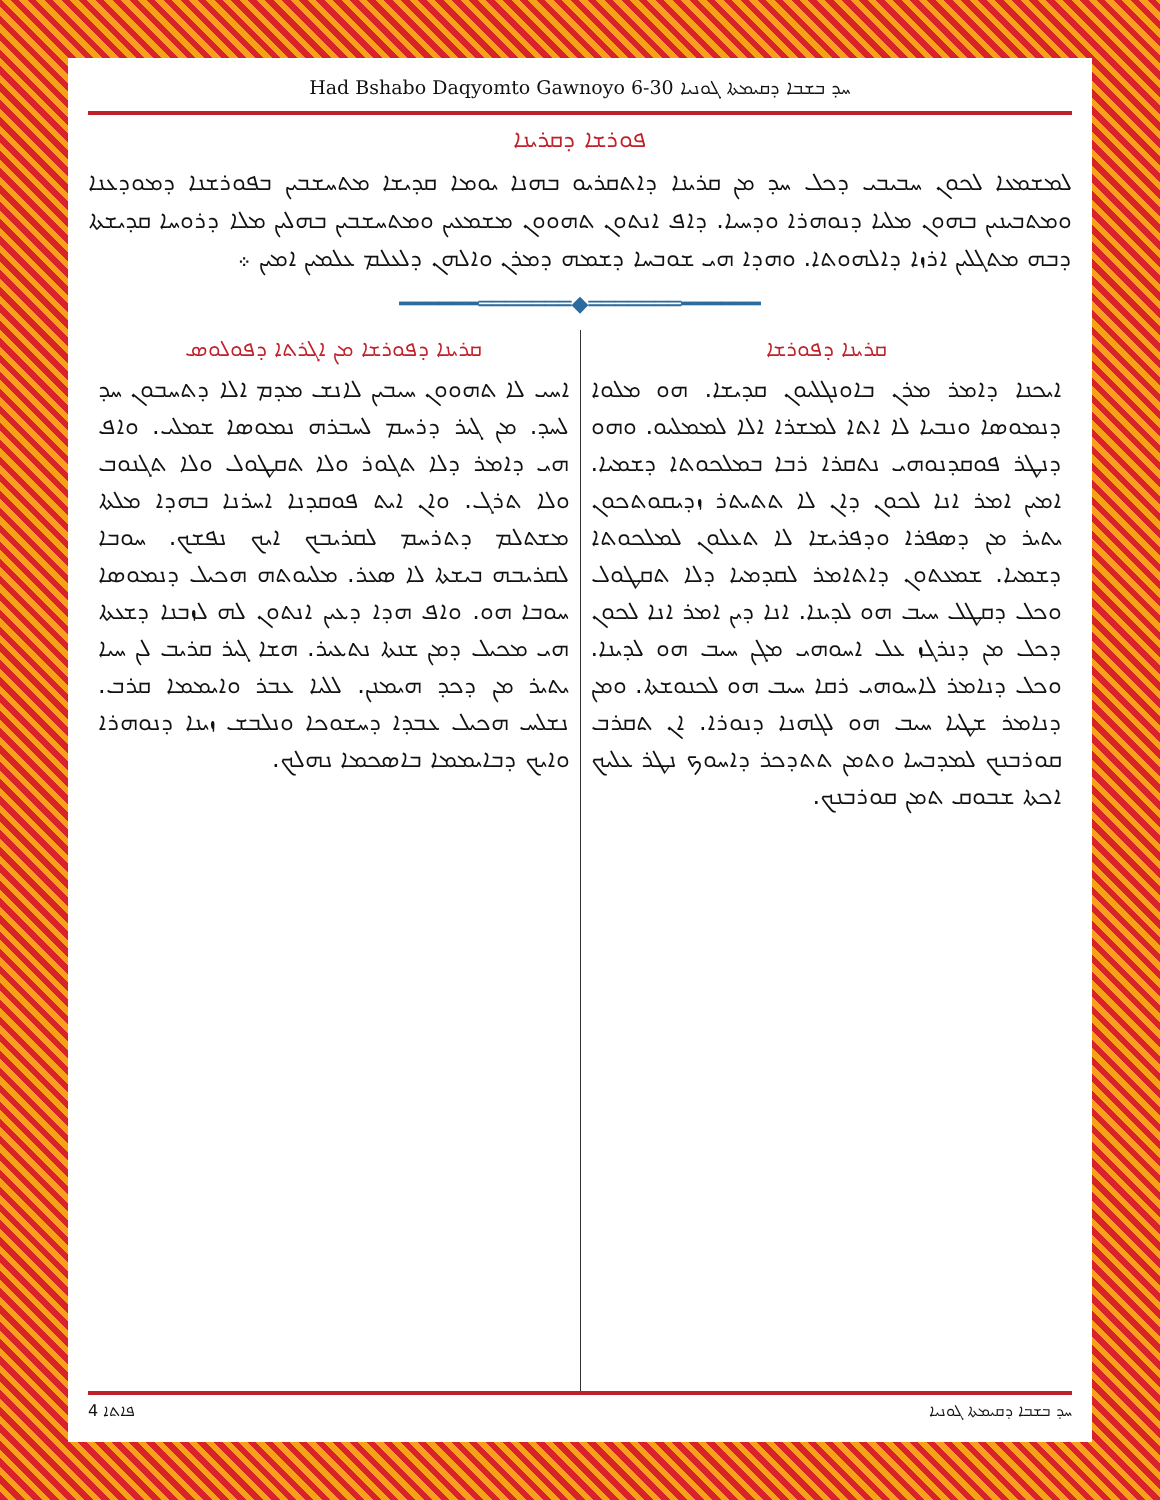Had Bshabo Daqyomto Gawnoyo 6-30 ܚܕ ܒܫܒܐ ܕܩܝܡܬܐ ܓܘܢܝܐ
ܦܘܪܫܐ ܕܩܪܝܢܐ
ܠܡܫܡܥܐ ܠܟܘܢ ܚܒܝܒܝ ܕܟܠ ܚܕ ܡܢ ܩܪܝܢܐ ܕܐܬܩܪܝܘ ܒܗܢܐ ܝܘܡܐ ܩܕܝܫܐ ܡܬܚܫܒܝܢ ܒܦܘܪܫܢܐ ܕܡܘܕܥܢܐ ܘܡܬܒܝܢܝܢ ܒܗܘܢ ܡܠܝܐ ܕܢܘܗܪܐ ܘܕܚܝܐ. ܕܐܦ ܐܢܬܘܢ ܬܗܘܘܢ ܡܫܡܥܝܢ ܘܡܬܚܫܒܝܢ ܒܗܠܝܢ ܡܠܐ ܕܪܘܚܐ ܩܕܝܫܬܐ ܕܒܗ ܡܬܓܠܝܢ ܐܪܙܐ ܕܐܠܗܘܬܐ. ܘܗܕܐ ܗܝ ܫܘܒܚܐ ܕܫܡܗ ܕܡܪܢ ܘܐܠܗܢ ܕܠܥܠܡ ܥܠܡܝܢ ܐܡܝܢ ܀
━━━━━━═══════◆═══════━━━━━━
ܩܪܝܢܐ ܕܦܘܪܫܐ
ܐܝܟܢܐ ܕܐܡܪ ܡܪܢ ܒܐܘܢܓܠܝܘܢ ܩܕܝܫܐ. ܗܘ ܡܠܘܐ ܕܢܡܘܣܐ ܘܢܒܝܐ ܠܐ ܐܬܐ ܠܡܫܪܐ ܐܠܐ ܠܡܡܠܝܘ. ܘܗܘ ܕܢܛܪ ܦܘܩܕܢܘܗܝ ܢܬܩܪܐ ܪܒܐ ܒܡܠܟܘܬܐ ܕܫܡܝܐ. ܐܡܝܢ ܐܡܪ ܐܢܐ ܠܟܘܢ ܕܐܢ ܠܐ ܬܬܝܬܪ ܙܕܝܩܘܬܟܘܢ ܝܬܝܪ ܡܢ ܕܣܦܪܐ ܘܕܦܪܝܫܐ ܠܐ ܬܥܠܘܢ ܠܡܠܟܘܬܐ ܕܫܡܝܐ. ܫܡܥܬܘܢ ܕܐܬܐܡܪ ܠܩܕܡܝܐ ܕܠܐ ܬܩܛܘܠ ܘܟܠ ܕܩܛܠ ܚܝܒ ܗܘ ܠܕܝܢܐ. ܐܢܐ ܕܝܢ ܐܡܪ ܐܢܐ ܠܟܘܢ ܕܟܠ ܡܢ ܕܢܪܓܙ ܥܠ ܐܚܘܗܝ ܡܓܢ ܚܝܒ ܗܘ ܠܕܝܢܐ. ܘܟܠ ܕܢܐܡܪ ܠܐܚܘܗܝ ܪܩܐ ܚܝܒ ܗܘ ܠܟܢܘܫܬܐ. ܘܡܢ ܕܢܐܡܪ ܫܛܝܐ ܚܝܒ ܗܘ ܠܓܗܢܐ ܕܢܘܪܐ. ܐܢ ܬܩܪܒ ܩܘܪܒܢܟ ܠܡܕܒܚܐ ܘܬܡܢ ܬܬܕܟܪ ܕܐܚܘܟ ܢܛܪ ܥܠܝܟ ܐܟܬܐ ܫܒܘܩ ܬܡܢ ܩܘܪܒܢܟ.
ܩܪܝܢܐ ܕܦܘܪܫܐ ܡܢ ܐܓܪܬܐ ܕܦܘܠܘܣ
ܐܚܝ ܠܐ ܬܗܘܘܢ ܚܝܒܝܢ ܠܐܢܫ ܡܕܡ ܐܠܐ ܕܬܚܒܘܢ ܚܕ ܠܚܕ. ܡܢ ܓܝܪ ܕܪܚܡ ܠܚܒܪܗ ܢܡܘܣܐ ܫܡܠܝ. ܘܐܦ ܗܝ ܕܐܡܪ ܕܠܐ ܬܓܘܪ ܘܠܐ ܬܩܛܘܠ ܘܠܐ ܬܓܢܘܒ ܘܠܐ ܬܪܓ. ܘܐܢ ܐܝܬ ܦܘܩܕܢܐ ܐܚܪܢܐ ܒܗܕܐ ܡܠܬܐ ܡܫܬܠܡ ܕܬܪܚܡ ܠܩܪܝܒܟ ܐܝܟ ܢܦܫܟ. ܚܘܒܐ ܠܩܪܝܒܗ ܒܝܫܬܐ ܠܐ ܣܥܪ. ܡܠܝܘܬܗ ܗܟܝܠ ܕܢܡܘܣܐ ܚܘܒܐ ܗܘ. ܘܐܦ ܗܕܐ ܕܥܝܢ ܐܢܬܘܢ ܠܗ ܠܙܒܢܐ ܕܫܥܬܐ ܗܝ ܡܟܝܠ ܕܡܢ ܫܢܬܐ ܢܬܥܝܪ. ܗܫܐ ܓܝܪ ܩܪܝܒ ܠܢ ܚܝܐ ܝܬܝܪ ܡܢ ܕܟܕ ܗܝܡܢܢ. ܠܠܝܐ ܥܒܪ ܘܐܝܡܡܐ ܩܪܒ. ܢܫܠܚ ܗܟܝܠ ܥܒܕܐ ܕܚܫܘܟܐ ܘܢܠܒܫ ܙܝܢܐ ܕܢܘܗܪܐ ܘܐܝܟ ܕܒܐܝܡܡܐ ܒܐܣܟܡܐ ܢܗܠܟ.
ܦܐܬܐ 4 ܚܕ ܒܫܒܐ ܕܩܝܡܬܐ ܓܘܢܝܐ